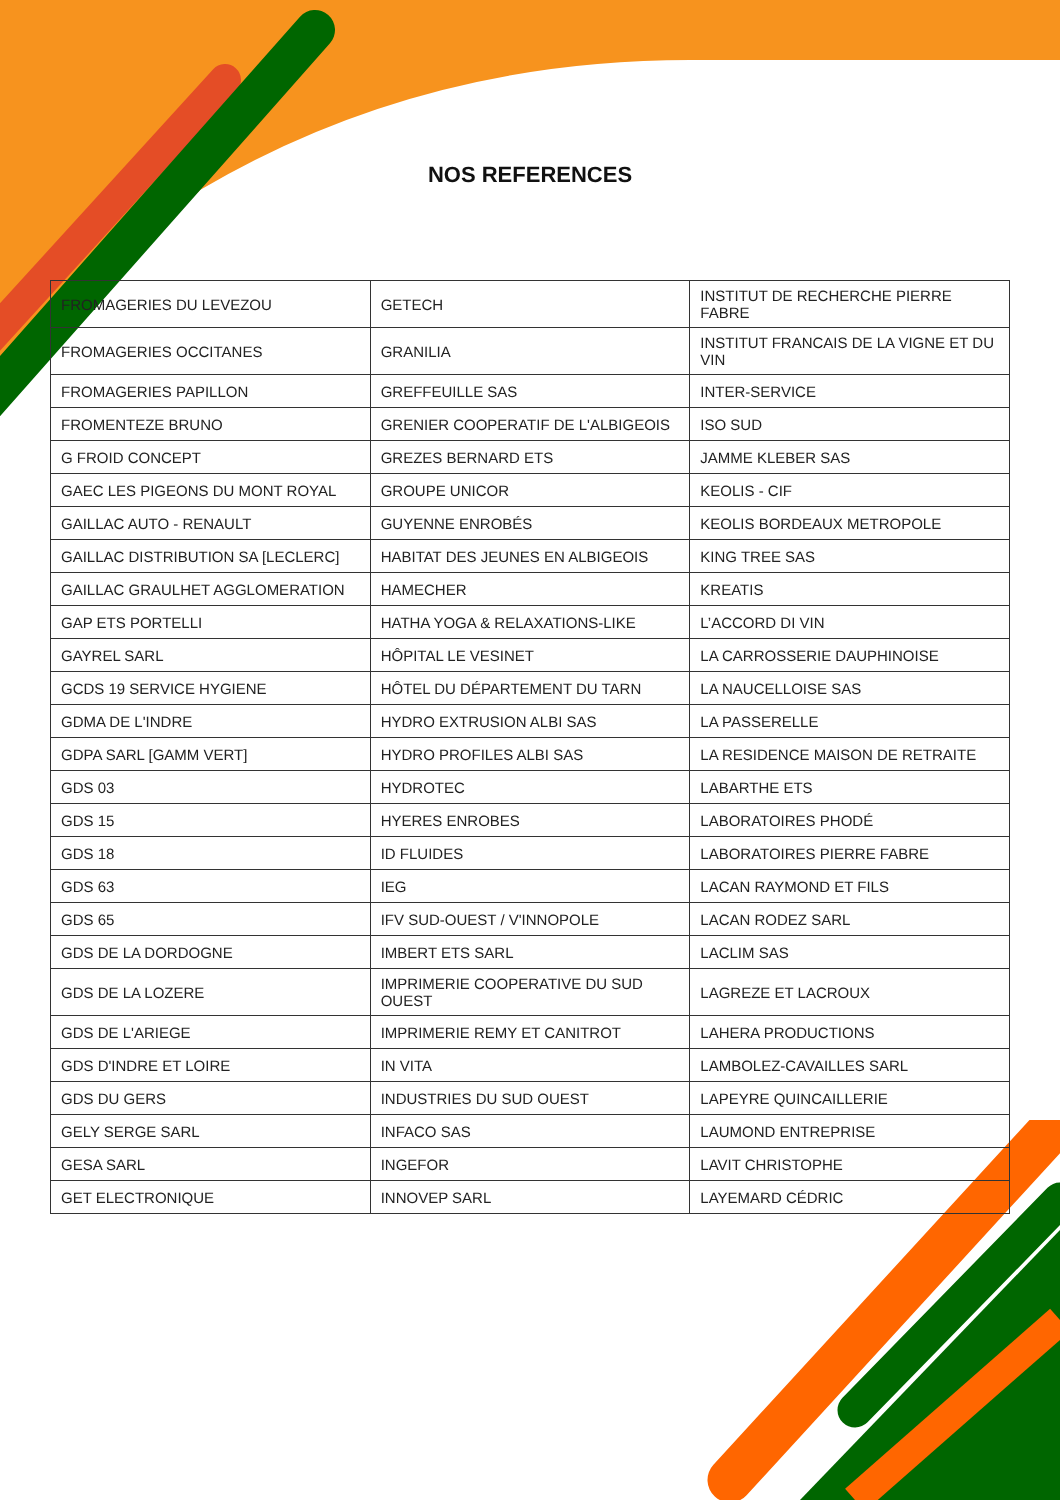NOS REFERENCES
| FROMAGERIES DU LEVEZOU | GETECH | INSTITUT DE RECHERCHE PIERRE FABRE |
| FROMAGERIES OCCITANES | GRANILIA | INSTITUT FRANCAIS DE LA VIGNE ET DU VIN |
| FROMAGERIES PAPILLON | GREFFEUILLE SAS | INTER-SERVICE |
| FROMENTEZE BRUNO | GRENIER COOPERATIF DE L'ALBIGEOIS | ISO SUD |
| G FROID CONCEPT | GREZES BERNARD ETS | JAMME KLEBER SAS |
| GAEC LES PIGEONS DU MONT ROYAL | GROUPE UNICOR | KEOLIS - CIF |
| GAILLAC AUTO - RENAULT | GUYENNE ENROBÉS | KEOLIS BORDEAUX METROPOLE |
| GAILLAC DISTRIBUTION SA [LECLERC] | HABITAT DES JEUNES EN ALBIGEOIS | KING TREE SAS |
| GAILLAC GRAULHET AGGLOMERATION | HAMECHER | KREATIS |
| GAP ETS PORTELLI | HATHA YOGA & RELAXATIONS-LIKE | L’ACCORD DI VIN |
| GAYREL SARL | HÔPITAL LE VESINET | LA CARROSSERIE DAUPHINOISE |
| GCDS 19 SERVICE HYGIENE | HÔTEL DU DÉPARTEMENT DU TARN | LA NAUCELLOISE SAS |
| GDMA DE L'INDRE | HYDRO EXTRUSION ALBI SAS | LA PASSERELLE |
| GDPA SARL [GAMM VERT] | HYDRO PROFILES ALBI SAS | LA RESIDENCE MAISON DE RETRAITE |
| GDS 03 | HYDROTEC | LABARTHE ETS |
| GDS 15 | HYERES ENROBES | LABORATOIRES PHODÉ |
| GDS 18 | ID FLUIDES | LABORATOIRES PIERRE FABRE |
| GDS 63 | IEG | LACAN RAYMOND ET FILS |
| GDS 65 | IFV SUD-OUEST / V'INNOPOLE | LACAN RODEZ SARL |
| GDS DE LA DORDOGNE | IMBERT ETS SARL | LACLIM SAS |
| GDS DE LA LOZERE | IMPRIMERIE COOPERATIVE DU SUD OUEST | LAGREZE ET LACROUX |
| GDS DE L'ARIEGE | IMPRIMERIE REMY ET CANITROT | LAHERA PRODUCTIONS |
| GDS D'INDRE ET LOIRE | IN VITA | LAMBOLEZ-CAVAILLES SARL |
| GDS DU GERS | INDUSTRIES DU SUD OUEST | LAPEYRE QUINCAILLERIE |
| GELY SERGE SARL | INFACO SAS | LAUMOND ENTREPRISE |
| GESA SARL | INGEFOR | LAVIT CHRISTOPHE |
| GET ELECTRONIQUE | INNOVEP SARL | LAYEMARD CÉDRIC |